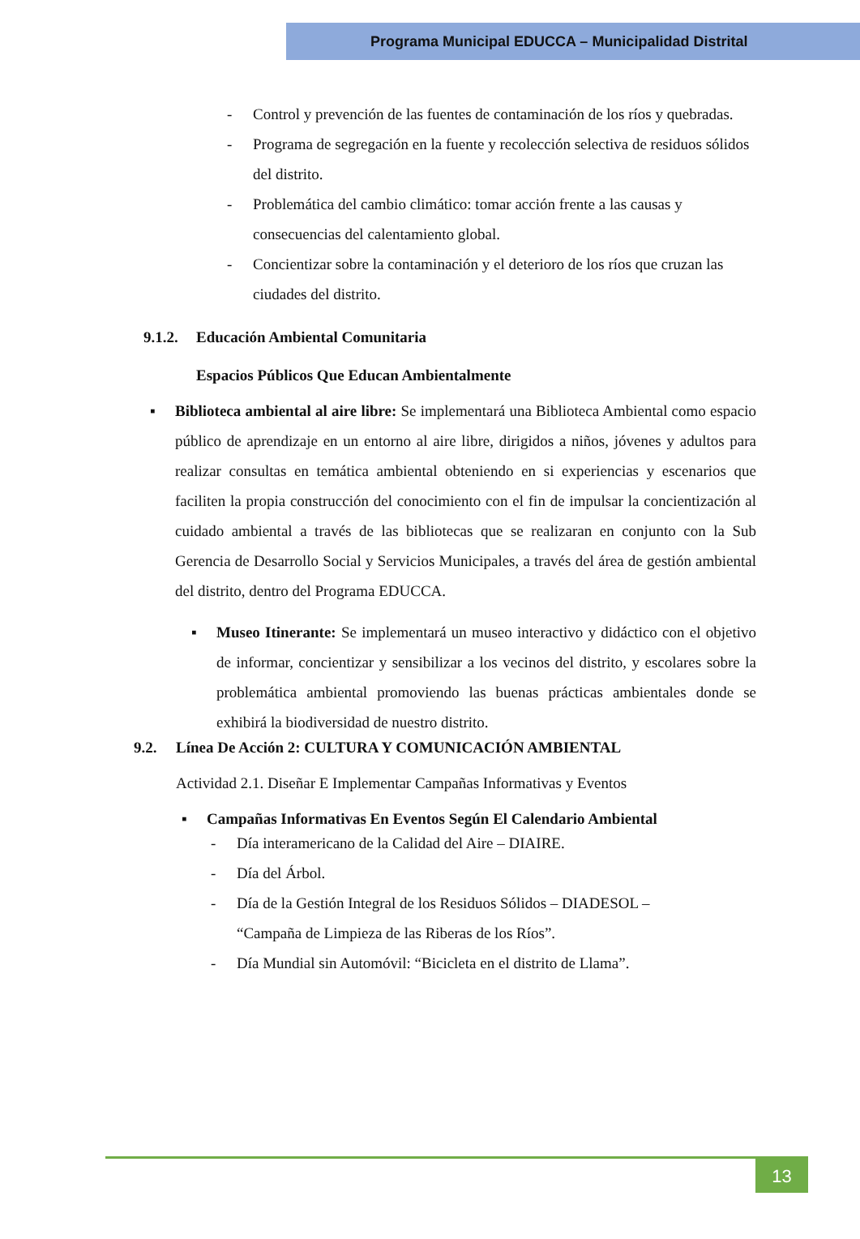Programa Municipal EDUCCA – Municipalidad Distrital
- Control y prevención de las fuentes de contaminación de los ríos y quebradas.
- Programa de segregación en la fuente y recolección selectiva de residuos sólidos del distrito.
- Problemática del cambio climático: tomar acción frente a las causas y consecuencias del calentamiento global.
- Concientizar sobre la contaminación y el deterioro de los ríos que cruzan las ciudades del distrito.
9.1.2. Educación Ambiental Comunitaria
Espacios Públicos Que Educan Ambientalmente
▪ Biblioteca ambiental al aire libre: Se implementará una Biblioteca Ambiental como espacio público de aprendizaje en un entorno al aire libre, dirigidos a niños, jóvenes y adultos para realizar consultas en temática ambiental obteniendo en si experiencias y escenarios que faciliten la propia construcción del conocimiento con el fin de impulsar la concientización al cuidado ambiental a través de las bibliotecas que se realizaran en conjunto con la Sub Gerencia de Desarrollo Social y Servicios Municipales, a través del área de gestión ambiental del distrito, dentro del Programa EDUCCA.
▪ Museo Itinerante: Se implementará un museo interactivo y didáctico con el objetivo de informar, concientizar y sensibilizar a los vecinos del distrito, y escolares sobre la problemática ambiental promoviendo las buenas prácticas ambientales donde se exhibirá la biodiversidad de nuestro distrito.
9.2. Línea De Acción 2: CULTURA Y COMUNICACIÓN AMBIENTAL
Actividad 2.1. Diseñar E Implementar Campañas Informativas y Eventos
▪ Campañas Informativas En Eventos Según El Calendario Ambiental
- Día interamericano de la Calidad del Aire – DIAIRE.
- Día del Árbol.
- Día de la Gestión Integral de los Residuos Sólidos – DIADESOL – “Campaña de Limpieza de las Riberas de los Ríos”.
- Día Mundial sin Automóvil: “Bicicleta en el distrito de Llama”.
13